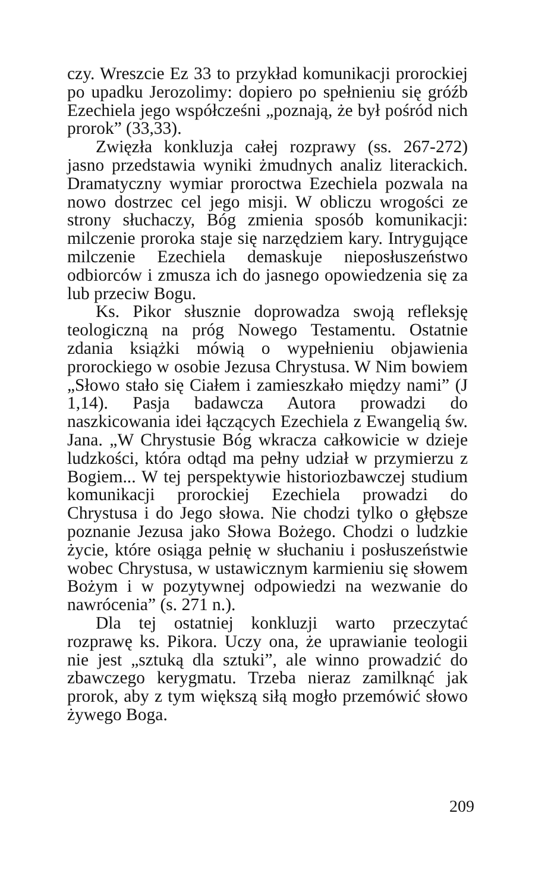czy. Wreszcie Ez 33 to przykład komunikacji prorockiej po upadku Jerozolimy: dopiero po spełnieniu się gróźb Ezechiela jego współcześni „poznają, że był pośród nich prorok” (33,33).
Zwięzła konkluzja całej rozprawy (ss. 267-272) jasno przedstawia wyniki żmudnych analiz literackich. Dramatyczny wymiar proroctwa Ezechiela pozwala na nowo dostrzec cel jego misji. W obliczu wrogości ze strony słuchaczy, Bóg zmienia sposób komunikacji: milczenie proroka staje się narzędziem kary. Intrygujące milczenie Ezechiela demaskuje nieposłuszeństwo odbiorców i zmusza ich do jasnego opowiedzenia się za lub przeciw Bogu.
Ks. Pikor słusznie doprowadza swoją refleksję teologiczną na próg Nowego Testamentu. Ostatnie zdania książki mówią o wypełnieniu objawienia prorockiego w osobie Jezusa Chrystusa. W Nim bowiem „Słowo stało się Ciałem i zamieszkało między nami” (J 1,14). Pasja badawcza Autora prowadzi do naszkicowania idei łączących Ezechiela z Ewangelią św. Jana. „W Chrystusie Bóg wkracza całkowicie w dzieje ludzkości, która odtąd ma pełny udział w przymierzu z Bogiem... W tej perspektywie historiozbawczej studium komunikacji prorockiej Ezechiela prowadzi do Chrystusa i do Jego słowa. Nie chodzi tylko o głębsze poznanie Jezusa jako Słowa Bożego. Chodzi o ludzkie życie, które osiąga pełnię w słuchaniu i posłuszeństwie wobec Chrystusa, w ustawicznym karmieniu się słowem Bożym i w pozytywnej odpowiedzi na wezwanie do nawrócenia” (s. 271 n.).
Dla tej ostatniej konkluzji warto przeczytać rozprawę ks. Pikora. Uczy ona, że uprawianie teologii nie jest „sztuką dla sztuki”, ale winno prowadzić do zbawczego kerygmatu. Trzeba nieraz zamilknąć jak prorok, aby z tym większą siłą mogło przemówić słowo żywego Boga.
209